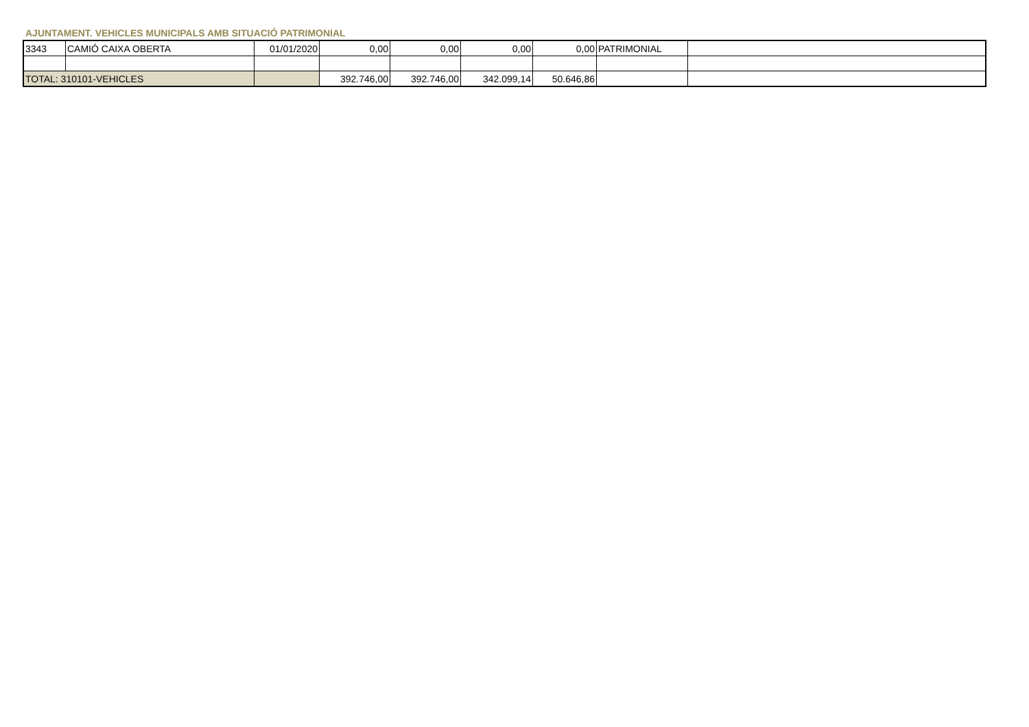AJUNTAMENT. VEHICLES MUNICIPALS AMB SITUACIÓ PATRIMONIAL
| 3343 | CAMIÓ CAIXA OBERTA | 01/01/2020 | 0,00 | 0,00 | 0,00 | 0,00 | PATRIMONIAL | |
| TOTAL: 310101-VEHICLES | | | 392.746,00 | 392.746,00 | 342.099,14 | 50.646,86 | | |